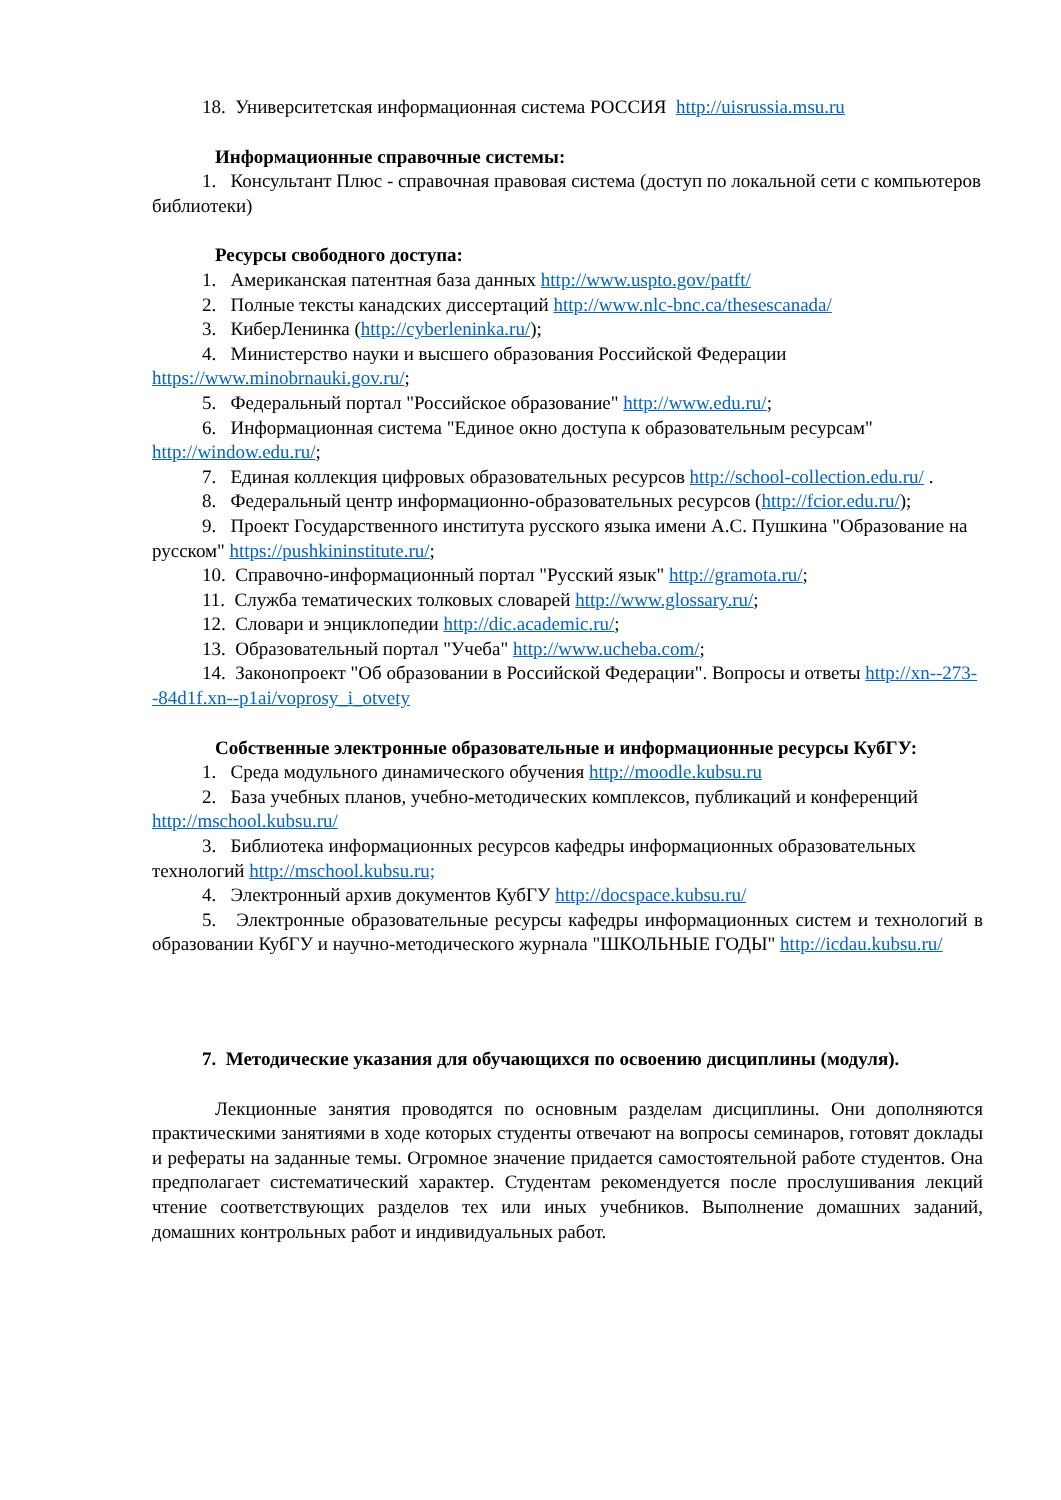18. Университетская информационная система РОССИЯ http://uisrussia.msu.ru
Информационные справочные системы:
1. Консультант Плюс - справочная правовая система (доступ по локальной сети с компьютеров библиотеки)
Ресурсы свободного доступа:
1. Американская патентная база данных http://www.uspto.gov/patft/
2. Полные тексты канадских диссертаций http://www.nlc-bnc.ca/thesescanada/
3. КиберЛенинка (http://cyberleninka.ru/);
4. Министерство науки и высшего образования Российской Федерации https://www.minobrnauki.gov.ru/;
5. Федеральный портал "Российское образование" http://www.edu.ru/;
6. Информационная система "Единое окно доступа к образовательным ресурсам" http://window.edu.ru/;
7. Единая коллекция цифровых образовательных ресурсов http://school-collection.edu.ru/ .
8. Федеральный центр информационно-образовательных ресурсов (http://fcior.edu.ru/);
9. Проект Государственного института русского языка имени А.С. Пушкина "Образование на русском" https://pushkininstitute.ru/;
10. Справочно-информационный портал "Русский язык" http://gramota.ru/;
11. Служба тематических толковых словарей http://www.glossary.ru/;
12. Словари и энциклопедии http://dic.academic.ru/;
13. Образовательный портал "Учеба" http://www.ucheba.com/;
14. Законопроект "Об образовании в Российской Федерации". Вопросы и ответы http://xn--273--84d1f.xn--p1ai/voprosy_i_otvety
Собственные электронные образовательные и информационные ресурсы КубГУ:
1. Среда модульного динамического обучения http://moodle.kubsu.ru
2. База учебных планов, учебно-методических комплексов, публикаций и конференций http://mschool.kubsu.ru/
3. Библиотека информационных ресурсов кафедры информационных образовательных технологий http://mschool.kubsu.ru;
4. Электронный архив документов КубГУ http://docspace.kubsu.ru/
5. Электронные образовательные ресурсы кафедры информационных систем и технологий в образовании КубГУ и научно-методического журнала "ШКОЛЬНЫЕ ГОДЫ" http://icdau.kubsu.ru/
7. Методические указания для обучающихся по освоению дисциплины (модуля).
Лекционные занятия проводятся по основным разделам дисциплины. Они дополняются практическими занятиями в ходе которых студенты отвечают на вопросы семинаров, готовят доклады и рефераты на заданные темы. Огромное значение придается самостоятельной работе студентов. Она предполагает систематический характер. Студентам рекомендуется после прослушивания лекций чтение соответствующих разделов тех или иных учебников. Выполнение домашних заданий, домашних контрольных работ и индивидуальных работ.